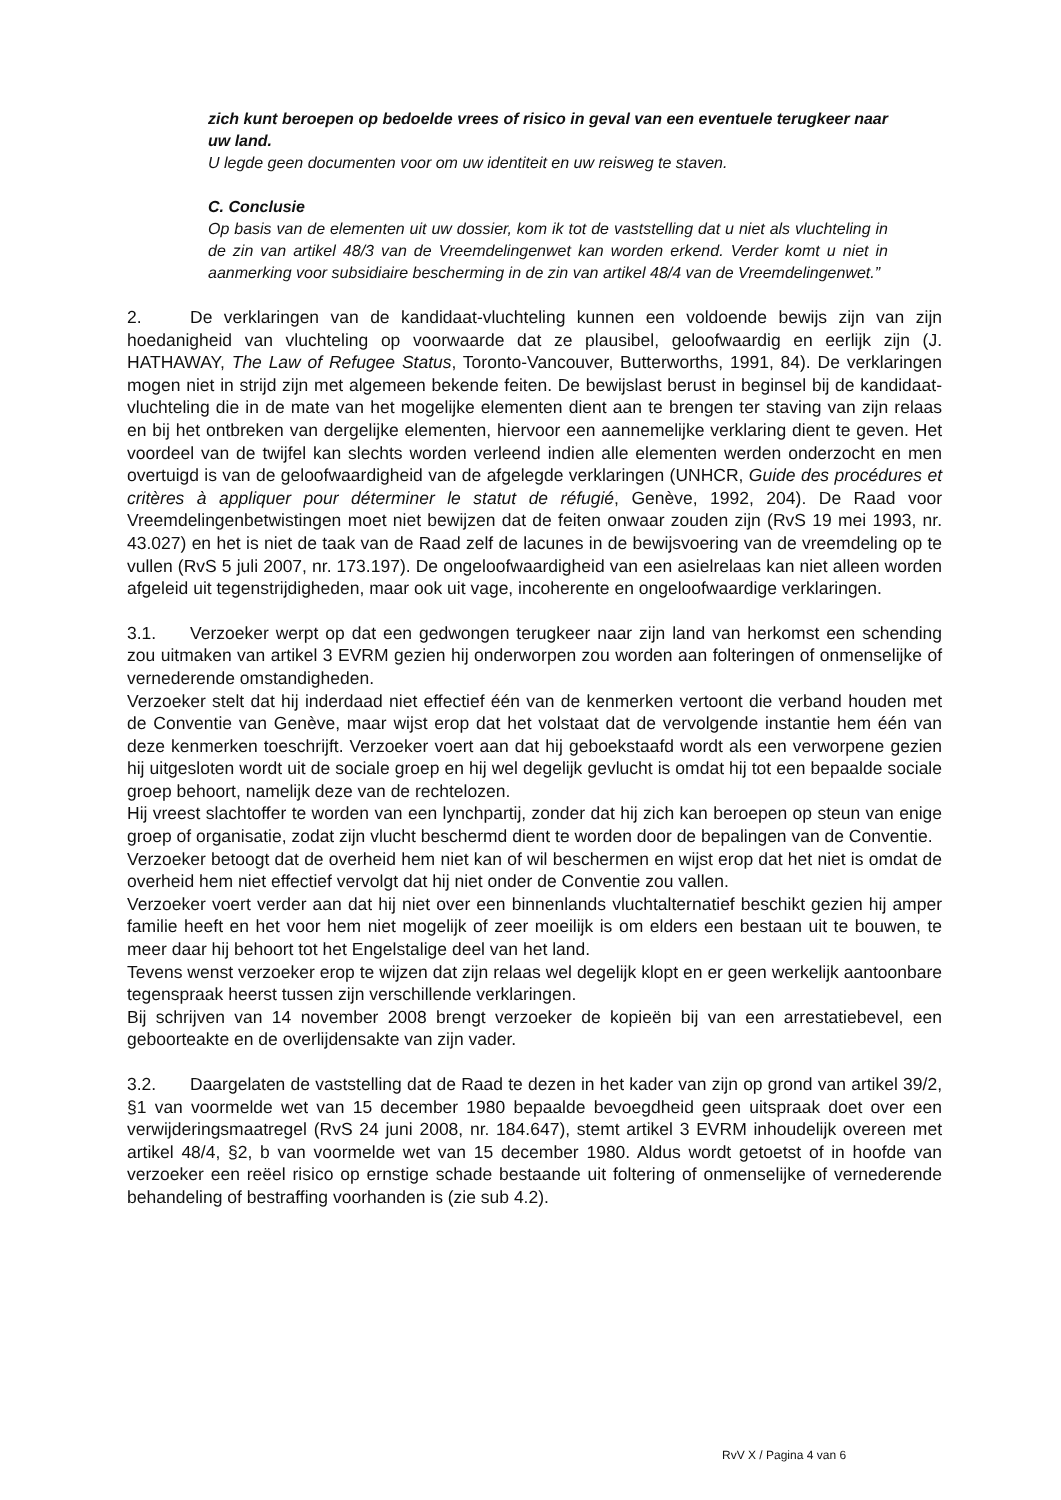zich kunt beroepen op bedoelde vrees of risico in geval van een eventuele terugkeer naar uw land.
U legde geen documenten voor om uw identiteit en uw reisweg te staven.
C. Conclusie
Op basis van de elementen uit uw dossier, kom ik tot de vaststelling dat u niet als vluchteling in de zin van artikel 48/3 van de Vreemdelingenwet kan worden erkend. Verder komt u niet in aanmerking voor subsidiaire bescherming in de zin van artikel 48/4 van de Vreemdelingenwet.”
2. De verklaringen van de kandidaat-vluchteling kunnen een voldoende bewijs zijn van zijn hoedanigheid van vluchteling op voorwaarde dat ze plausibel, geloofwaardig en eerlijk zijn (J. HATHAWAY, The Law of Refugee Status, Toronto-Vancouver, Butterworths, 1991, 84). De verklaringen mogen niet in strijd zijn met algemeen bekende feiten. De bewijslast berust in beginsel bij de kandidaat-vluchteling die in de mate van het mogelijke elementen dient aan te brengen ter staving van zijn relaas en bij het ontbreken van dergelijke elementen, hiervoor een aannemelijke verklaring dient te geven. Het voordeel van de twijfel kan slechts worden verleend indien alle elementen werden onderzocht en men overtuigd is van de geloofwaardigheid van de afgelegde verklaringen (UNHCR, Guide des procédures et critères à appliquer pour déterminer le statut de réfugié, Genève, 1992, 204). De Raad voor Vreemdelingenbetwistingen moet niet bewijzen dat de feiten onwaar zouden zijn (RvS 19 mei 1993, nr. 43.027) en het is niet de taak van de Raad zelf de lacunes in de bewijsvoering van de vreemdeling op te vullen (RvS 5 juli 2007, nr. 173.197). De ongeloofwaardigheid van een asielrelaas kan niet alleen worden afgeleid uit tegenstrijdigheden, maar ook uit vage, incoherente en ongeloofwaardige verklaringen.
3.1. Verzoeker werpt op dat een gedwongen terugkeer naar zijn land van herkomst een schending zou uitmaken van artikel 3 EVRM gezien hij onderworpen zou worden aan folteringen of onmenselijke of vernederende omstandigheden.
Verzoeker stelt dat hij inderdaad niet effectief één van de kenmerken vertoont die verband houden met de Conventie van Genève, maar wijst erop dat het volstaat dat de vervolgende instantie hem één van deze kenmerken toeschrijft. Verzoeker voert aan dat hij geboekstaafd wordt als een verworpene gezien hij uitgesloten wordt uit de sociale groep en hij wel degelijk gevlucht is omdat hij tot een bepaalde sociale groep behoort, namelijk deze van de rechtelozen.
Hij vreest slachtoffer te worden van een lynchpartij, zonder dat hij zich kan beroepen op steun van enige groep of organisatie, zodat zijn vlucht beschermd dient te worden door de bepalingen van de Conventie.
Verzoeker betoogt dat de overheid hem niet kan of wil beschermen en wijst erop dat het niet is omdat de overheid hem niet effectief vervolgt dat hij niet onder de Conventie zou vallen.
Verzoeker voert verder aan dat hij niet over een binnenlands vluchtalternatief beschikt gezien hij amper familie heeft en het voor hem niet mogelijk of zeer moeilijk is om elders een bestaan uit te bouwen, te meer daar hij behoort tot het Engelstalige deel van het land.
Tevens wenst verzoeker erop te wijzen dat zijn relaas wel degelijk klopt en er geen werkelijk aantoonbare tegenspraak heerst tussen zijn verschillende verklaringen.
Bij schrijven van 14 november 2008 brengt verzoeker de kopieën bij van een arrestatiebevel, een geboorteakte en de overlijdensakte van zijn vader.
3.2. Daargelaten de vaststelling dat de Raad te dezen in het kader van zijn op grond van artikel 39/2, §1 van voormelde wet van 15 december 1980 bepaalde bevoegdheid geen uitspraak doet over een verwijderingsmaatregel (RvS 24 juni 2008, nr. 184.647), stemt artikel 3 EVRM inhoudelijk overeen met artikel 48/4, §2, b van voormelde wet van 15 december 1980. Aldus wordt getoetst of in hoofde van verzoeker een reëel risico op ernstige schade bestaande uit foltering of onmenselijke of vernederende behandeling of bestraffing voorhanden is (zie sub 4.2).
RvV X / Pagina 4 van 6